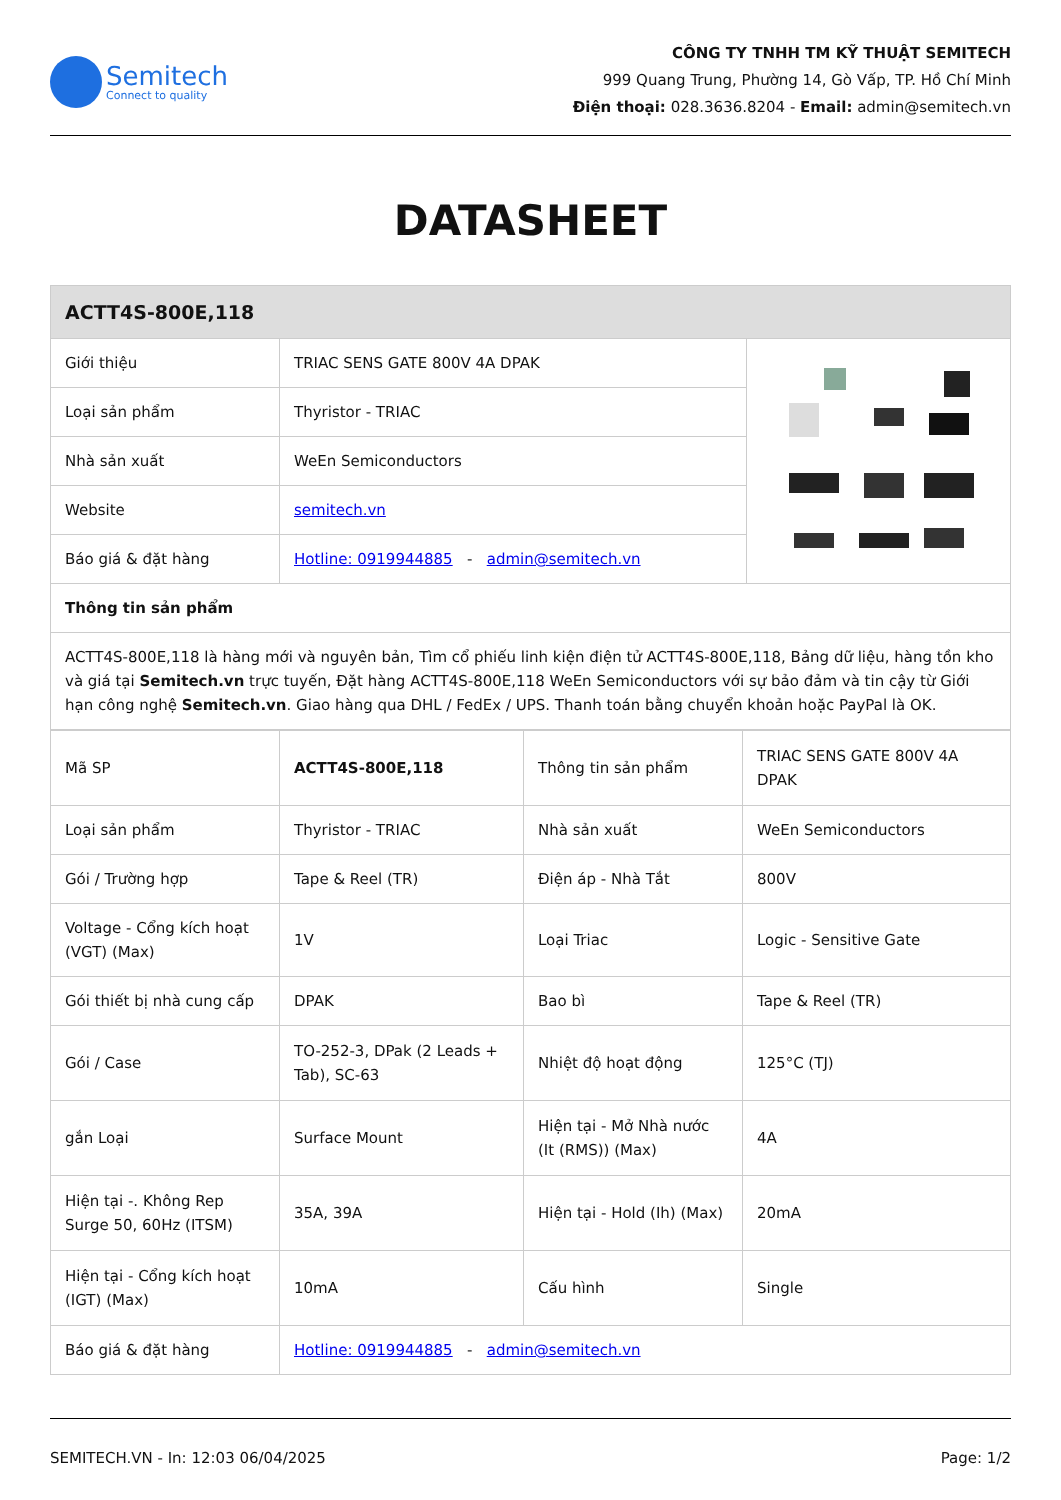Semitech
Connect to quality
CÔNG TY TNHH TM KỸ THUẬT SEMITECH
999 Quang Trung, Phường 14, Gò Vấp, TP. Hồ Chí Minh
Điện thoại: 028.3636.8204 - Email: admin@semitech.vn
DATASHEET
| ACTT4S-800E,118 | | |
| --- | --- | --- |
| Giới thiệu | TRIAC SENS GATE 800V 4A DPAK | |
| Loại sản phẩm | Thyristor - TRIAC | |
| Nhà sản xuất | WeEn Semiconductors | |
| Website | semitech.vn | |
| Báo giá & đặt hàng | Hotline: 0919944885 - admin@semitech.vn | |
| Thông tin sản phẩm | | |
| ACTT4S-800E,118 là hàng mới và nguyên bản, Tìm cổ phiếu linh kiện điện tử ACTT4S-800E,118, Bảng dữ liệu, hàng tồn kho và giá tại Semitech.vn trực tuyến, Đặt hàng ACTT4S-800E,118 WeEn Semiconductors với sự bảo đảm và tin cậy từ Giới hạn công nghệ Semitech.vn . Giao hàng qua DHL / FedEx / UPS. Thanh toán bằng chuyển khoản hoặc PayPal là OK. | | |
| Mã SP | ACTT4S-800E,118 | Thông tin sản phẩm | TRIAC SENS GATE 800V 4A DPAK |
| Loại sản phẩm | Thyristor - TRIAC | Nhà sản xuất | WeEn Semiconductors |
| Gói / Trường hợp | Tape & Reel (TR) | Điện áp - Nhà Tắt | 800V |
| Voltage - Cổng kích hoạt (VGT) (Max) | 1V | Loại Triac | Logic - Sensitive Gate |
| Gói thiết bị nhà cung cấp | DPAK | Bao bì | Tape & Reel (TR) |
| Gói / Case | TO-252-3, DPak (2 Leads + Tab), SC-63 | Nhiệt độ hoạt động | 125°C (TJ) |
| gắn Loại | Surface Mount | Hiện tại - Mở Nhà nước (It (RMS)) (Max) | 4A |
| Hiện tại -. Không Rep Surge 50, 60Hz (ITSM) | 35A, 39A | Hiện tại - Hold (Ih) (Max) | 20mA |
| Hiện tại - Cổng kích hoạt (IGT) (Max) | 10mA | Cấu hình | Single |
| Báo giá & đặt hàng | Hotline: 0919944885 - admin@semitech.vn | | |
SEMITECH.VN - In: 12:03 06/04/2025 Page: 1/2